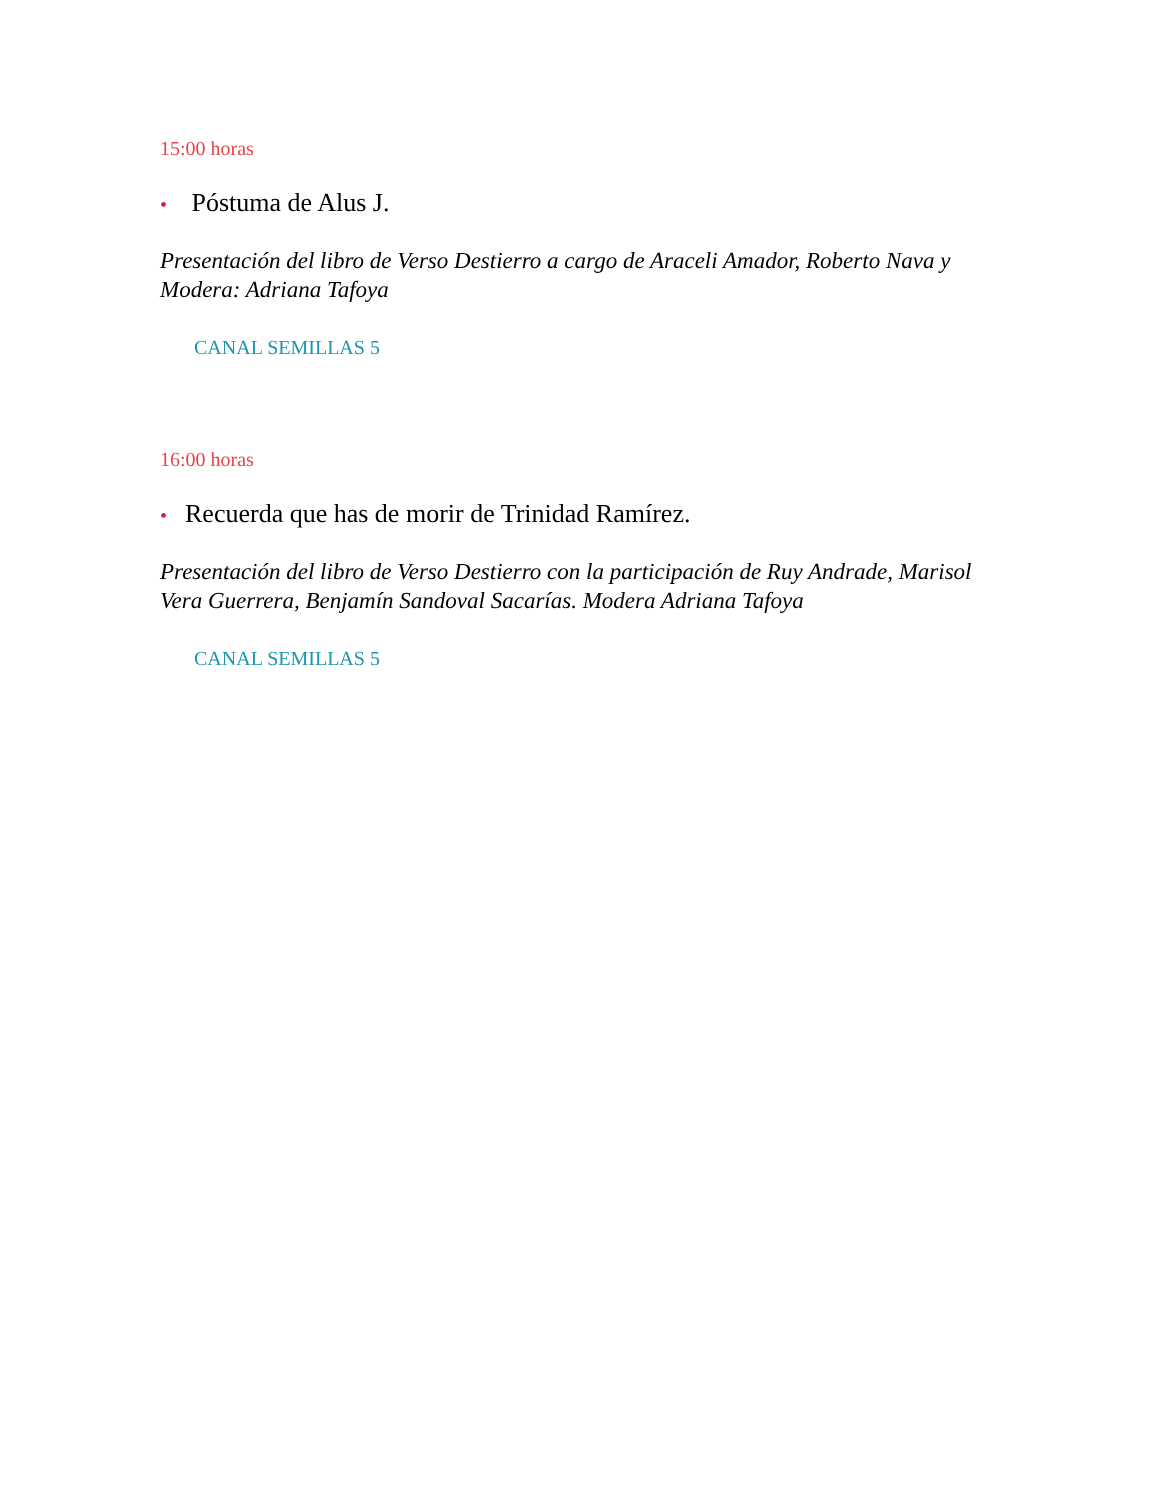15:00 horas
• Póstuma de Alus J.
Presentación del libro de Verso Destierro a cargo de Araceli Amador, Roberto Nava y Modera: Adriana Tafoya
CANAL SEMILLAS 5
16:00 horas
• Recuerda que has de morir de Trinidad Ramírez.
Presentación del libro de Verso Destierro con la participación de Ruy Andrade, Marisol Vera Guerrera, Benjamín Sandoval Sacarías. Modera Adriana Tafoya
CANAL SEMILLAS 5